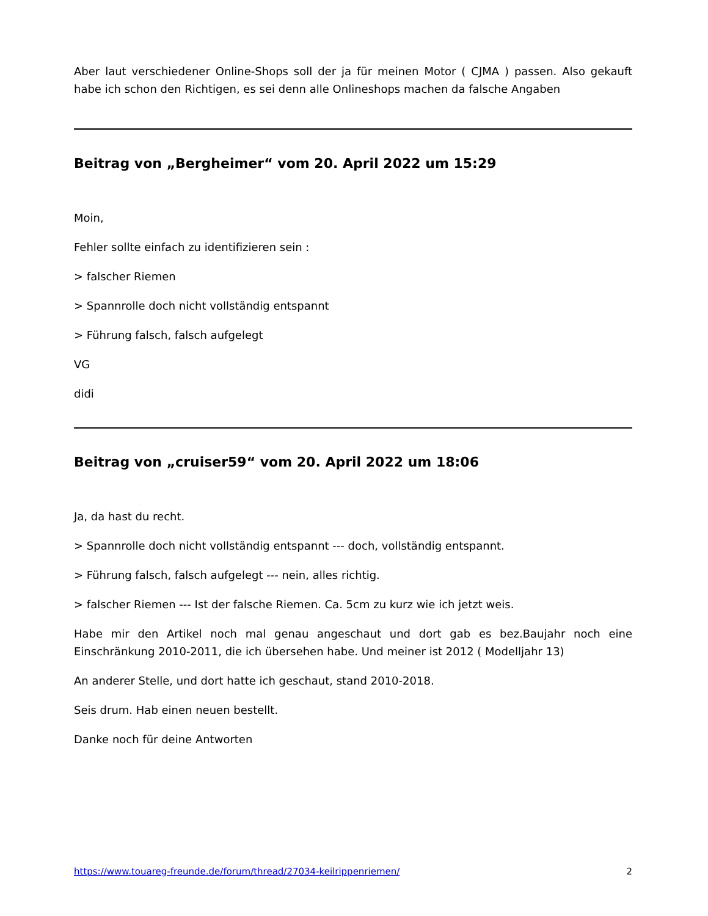Aber laut verschiedener Online-Shops soll der ja für meinen Motor ( CJMA ) passen. Also gekauft habe ich schon den Richtigen, es sei denn alle Onlineshops machen da falsche Angaben
Beitrag von „Bergheimer“ vom 20. April 2022 um 15:29
Moin,
Fehler sollte einfach zu identifizieren sein :
> falscher Riemen
> Spannrolle doch nicht vollständig entspannt
> Führung falsch, falsch aufgelegt
VG
didi
Beitrag von „cruiser59“ vom 20. April 2022 um 18:06
Ja, da hast du recht.
> Spannrolle doch nicht vollständig entspannt --- doch, vollständig entspannt.
> Führung falsch, falsch aufgelegt --- nein, alles richtig.
> falscher Riemen --- Ist der falsche Riemen. Ca. 5cm zu kurz wie ich jetzt weis.
Habe mir den Artikel noch mal genau angeschaut und dort gab es bez.Baujahr noch eine Einschränkung 2010-2011, die ich übersehen habe. Und meiner ist 2012 ( Modelljahr 13)
An anderer Stelle, und dort hatte ich geschaut, stand 2010-2018.
Seis drum. Hab einen neuen bestellt.
Danke noch für deine Antworten
https://www.touareg-freunde.de/forum/thread/27034-keilrippenriemen/ 2